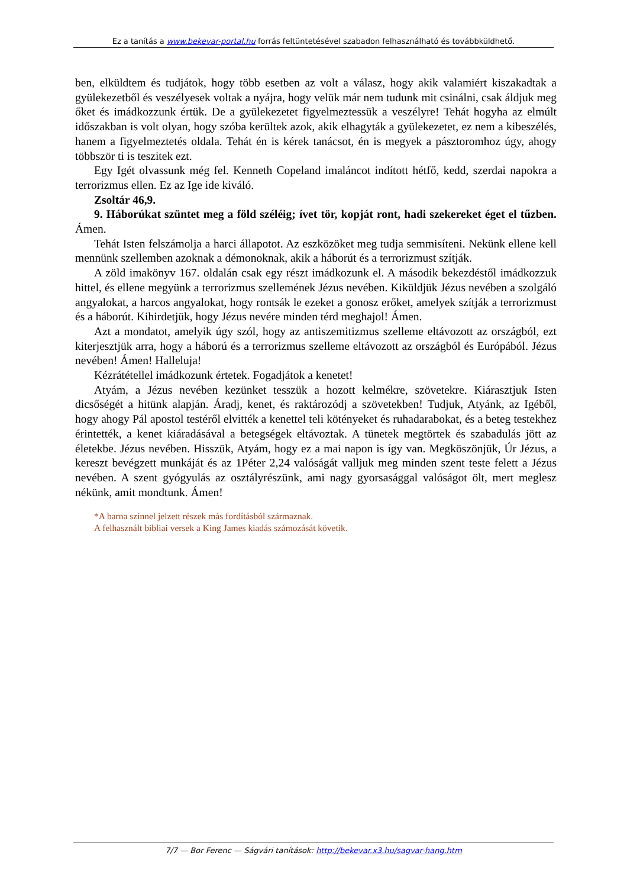Ez a tanítás a www.bekevar-portal.hu forrás feltüntetésével szabadon felhasználható és továbbküldhető.
ben, elküldtem és tudjátok, hogy több esetben az volt a válasz, hogy akik valamiért kiszakadtak a gyülekezetből és veszélyesek voltak a nyájra, hogy velük már nem tudunk mit csinálni, csak áldjuk meg őket és imádkozzunk értük. De a gyülekezetet figyelmeztessük a veszélyre! Tehát hogyha az elmúlt időszakban is volt olyan, hogy szóba kerültek azok, akik elhagyták a gyülekezetet, ez nem a kibeszélés, hanem a figyelmeztetés oldala. Tehát én is kérek tanácsot, én is megyek a pásztoromhoz úgy, ahogy többször ti is teszitek ezt.
Egy Igét olvassunk még fel. Kenneth Copeland imaláncot indított hétfő, kedd, szerdai napokra a terrorizmus ellen. Ez az Ige ide kiváló.
Zsoltár 46,9.
9. Háborúkat szüntet meg a föld széléig; ívet tör, kopját ront, hadi szekereket éget el tűzben. Ámen.
Tehát Isten felszámolja a harci állapotot. Az eszközöket meg tudja semmisíteni. Nekünk ellene kell mennünk szellemben azoknak a démonoknak, akik a háborút és a terrorizmust szítják.
A zöld imakönyv 167. oldalán csak egy részt imádkozunk el. A második bekezdéstől imádkozzuk hittel, és ellene megyünk a terrorizmus szellemének Jézus nevében. Kiküldjük Jézus nevében a szolgáló angyalokat, a harcos angyalokat, hogy rontsák le ezeket a gonosz erőket, amelyek szítják a terrorizmust és a háborút. Kihirdetjük, hogy Jézus nevére minden térd meghajol! Ámen.
Azt a mondatot, amelyik úgy szól, hogy az antiszemitizmus szelleme eltávozott az országból, ezt kiterjesztjük arra, hogy a háború és a terrorizmus szelleme eltávozott az országból és Európából. Jézus nevében! Ámen! Halleluja!
Kézrátétellel imádkozunk értetek. Fogadjátok a kenetet!
Atyám, a Jézus nevében kezünket tesszük a hozott kelmékre, szövetekre. Kiárasztjuk Isten dicsőségét a hitünk alapján. Áradj, kenet, és raktározódj a szövetekben! Tudjuk, Atyánk, az Igéből, hogy ahogy Pál apostol testéről elvitték a kenettel teli kötényeket és ruhadarabokat, és a beteg testekhez érintették, a kenet kiáradásával a betegségek eltávoztak. A tünetek megtörtek és szabadulás jött az életekbe. Jézus nevében. Hisszük, Atyám, hogy ez a mai napon is így van. Megköszönjük, Úr Jézus, a kereszt bevégzett munkáját és az 1Péter 2,24 valóságát valljuk meg minden szent teste felett a Jézus nevében. A szent gyógyulás az osztályrészünk, ami nagy gyorsasággal valóságot ölt, mert meglesz nékünk, amit mondtunk. Ámen!
*A barna színnel jelzett részek más fordításból származnak.
A felhasznált bibliai versek a King James kiadás számozását követik.
7/7 — Bor Ferenc — Ságvári tanítások: http://bekevar.x3.hu/sagvar-hang.htm